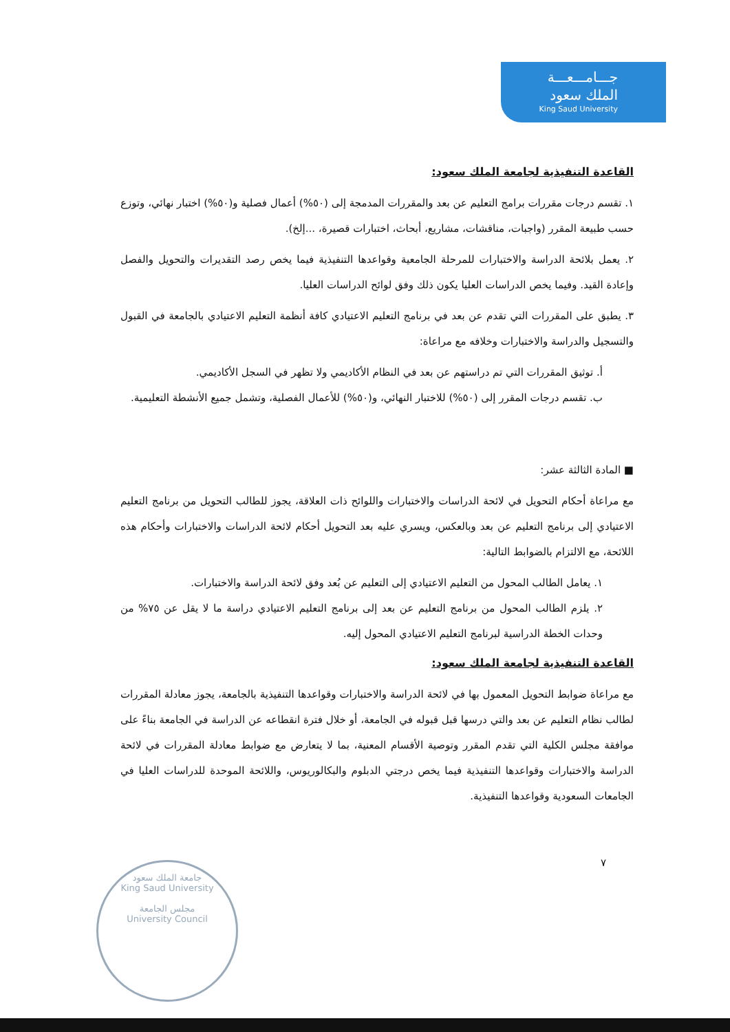جـــامـــعـــة
الملك سعود
King Saud University
القاعدة التنفيذية لجامعة الملك سعود:
١. تقسم درجات مقررات برامج التعليم عن بعد والمقررات المدمجة إلى (٥٠%) أعمال فصلية و(٥٠%) اختبار نهائي، وتوزع حسب طبيعة المقرر (واجبات، مناقشات، مشاريع، أبحاث، اختبارات قصيرة، ...إلخ).
٢. يعمل بلائحة الدراسة والاختبارات للمرحلة الجامعية وقواعدها التنفيذية فيما يخص رصد التقديرات والتحويل والفصل وإعادة القيد. وفيما يخص الدراسات العليا يكون ذلك وفق لوائح الدراسات العليا.
٣. يطبق على المقررات التي تقدم عن بعد في برنامج التعليم الاعتيادي كافة أنظمة التعليم الاعتيادي بالجامعة في القبول والتسجيل والدراسة والاختبارات وخلافه مع مراعاة:
أ. توثيق المقررات التي تم دراستهم عن بعد في النظام الأكاديمي ولا تظهر في السجل الأكاديمي.
ب. تقسم درجات المقرر إلى (٥٠%) للاختبار النهائي، و(٥٠%) للأعمال الفصلية، وتشمل جميع الأنشطة التعليمية.
■ المادة الثالثة عشر:
مع مراعاة أحكام التحويل في لائحة الدراسات والاختبارات واللوائح ذات العلاقة، يجوز للطالب التحويل من برنامج التعليم الاعتيادي إلى برنامج التعليم عن بعد وبالعكس، ويسري عليه بعد التحويل أحكام لائحة الدراسات والاختبارات وأحكام هذه اللائحة، مع الالتزام بالضوابط التالية:
١. يعامل الطالب المحول من التعليم الاعتيادي إلى التعليم عن بُعد وفق لائحة الدراسة والاختبارات.
٢. يلزم الطالب المحول من برنامج التعليم عن بعد إلى برنامج التعليم الاعتيادي دراسة ما لا يقل عن ٧٥% من وحدات الخطة الدراسية لبرنامج التعليم الاعتيادي المحول إليه.
القاعدة التنفيذية لجامعة الملك سعود:
مع مراعاة ضوابط التحويل المعمول بها في لائحة الدراسة والاختبارات وقواعدها التنفيذية بالجامعة، يجوز معادلة المقررات لطالب نظام التعليم عن بعد والتي درسها قبل قبوله في الجامعة، أو خلال فترة انقطاعه عن الدراسة في الجامعة بناءً على موافقة مجلس الكلية التي تقدم المقرر وتوصية الأقسام المعنية، بما لا يتعارض مع ضوابط معادلة المقررات في لائحة الدراسة والاختبارات وقواعدها التنفيذية فيما يخص درجتي الدبلوم والبكالوريوس، واللائحة الموحدة للدراسات العليا في الجامعات السعودية وقواعدها التنفيذية.
٧
جامعة الملك سعود
King Saud University
مجلس الجامعة
University Council